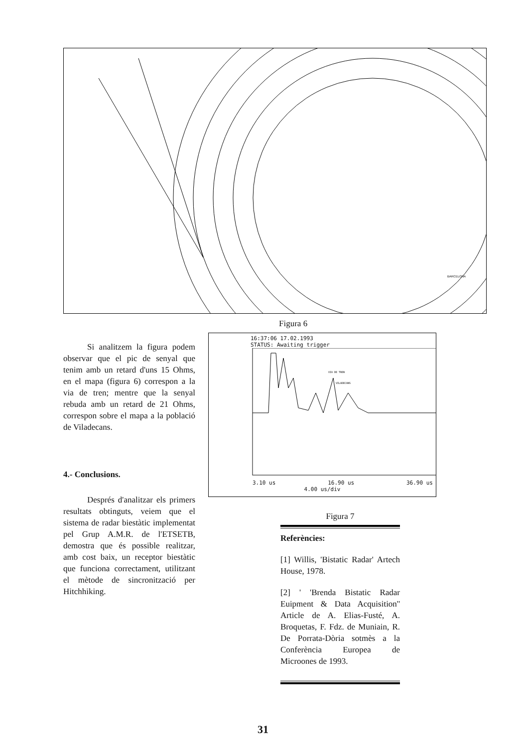BARCELONA
Figura 6
Si analitzem la figura podem observar que el pic de senyal que tenim amb un retard d'uns 15 Ohms, en el mapa (figura 6) correspon a la via de tren; mentre que la senyal rebuda amb un retard de 21 Ohms, correspon sobre el mapa a la població de Viladecans.
4.- Conclusions.
Després d'analitzar els primers resultats obtinguts, veiem que el sistema de radar biestàtic implementat pel Grup A.M.R. de l'ETSETB, demostra que és possible realitzar, amb cost baix, un receptor biestàtic que funciona correctament, utilitzant el mètode de sincronització per Hitchhiking.
16:37:06 17.02.1993
STATUS: Awaiting trigger
VIA DE TREN
VILADECANS
3.10 us 16.90 us 36.90 us
4.00 us/div
Figura 7
Referències:
[1] Willis, 'Bistatic Radar' Artech House, 1978.
[2] ' 'Brenda Bistatic Radar Euipment & Data Acquisition'' Article de A. Elias-Fusté, A. Broquetas, F. Fdz. de Muniain, R. De Porrata-Dòria sotmès a la Conferència Europea de Microones de 1993.
31